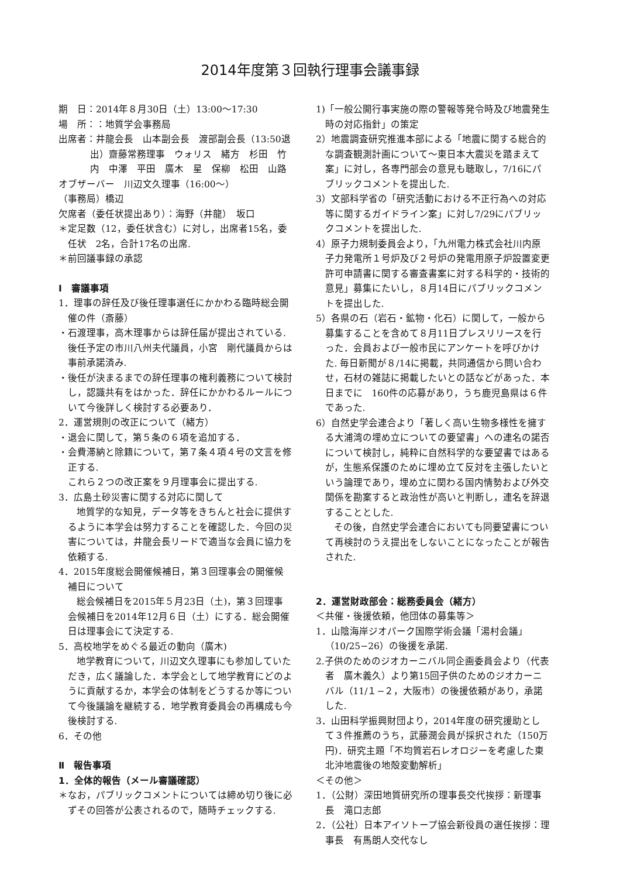2014年度第３回執行理事会議事録
期　日：2014年８月30日（土）13:00〜17:30
場　所：：地質学会事務局
出席者：井龍会長　山本副会長　渡部副会長（13:50退出）齋藤常務理事　ウォリス　緒方　杉田　竹内　中澤　平田　廣木　星　保柳　松田　山路
オブザーバー　川辺文久理事（16:00〜）
（事務局）橋辺
欠席者（委任状提出あり）：海野（井龍）　坂口
＊定足数（12，委任状含む）に対し，出席者15名，委任状　2名，合計17名の出席.
＊前回議事録の承認
Ⅰ　審議事項
1．理事の辞任及び後任理事選任にかかわる臨時総会開催の件（斎藤）
・石渡理事，高木理事からは辞任届が提出されている.後任予定の市川八州夫代議員，小宮　剛代議員からは事前承諾済み.
・後任が決まるまでの辞任理事の権利義務について検討し，認識共有をはかった．辞任にかかわるルールについて今後詳しく検討する必要あり．
2．運営規則の改正について（緒方）
・退会に関して，第５条の６項を追加する．
・会費滞納と除籍について，第７条４項４号の文言を修正する.
これら２つの改正案を９月理事会に提出する.
3．広島土砂災害に関する対応に関して
地質学的な知見，データ等をきちんと社会に提供するように本学会は努力することを確認した．今回の災害については，井龍会長リードで適当な会員に協力を依頼する.
4．2015年度総会開催候補日，第３回理事会の開催候補日について
総会候補日を2015年５月23日（土)，第３回理事会候補日を2014年12月６日（土）にする．総会開催日は理事会にて決定する.
5．高校地学をめぐる最近の動向（廣木)
地学教育について，川辺文久理事にも参加していただき，広く議論した．本学会として地学教育にどのように貢献するか，本学会の体制をどうするか等について今後議論を継続する．地学教育委員会の再構成も今後検討する.
6．その他
Ⅱ　報告事項
1．全体的報告（メール審議確認）
＊なお，パブリックコメントについては締め切り後に必ずその回答が公表されるので，随時チェックする.
1)「一般公開行事実施の際の警報等発令時及び地震発生時の対応指針」の策定
2）地震調査研究推進本部による「地震に関する総合的な調査観測計画について〜東日本大震災を踏まえて　案」に対し，各専門部会の意見も聴取し，7/16にパブリックコメントを提出した.
3）文部科学省の「研究活動における不正行為への対応等に関するガイドライン案」に対し7/29にパブリックコメントを提出した.
4）原子力規制委員会より，「九州電力株式会社川内原子力発電所１号炉及び２号炉の発電用原子炉設置変更許可申請書に関する審査書案に対する科学的・技術的意見」募集にたいし，８月14日にパブリックコメントを提出した.
5）各県の石（岩石・鉱物・化石）に関して，一般から募集することを含めて８月11日プレスリリースを行った．会員および一般市民にアンケートを呼びかけた. 毎日新聞が８/14に掲載，共同通信から問い合わせ，石材の雑誌に掲載したいとの話などがあった．本日までに　160件の応募があり，うち鹿児島県は６件であった.
6）自然史学会連合より「著しく高い生物多様性を擁する大浦湾の埋め立についての要望書」への連名の諾否について検討し，純粋に自然科学的な要望書ではあるが，生態系保護のために埋め立て反対を主張したいという論理であり，埋め立に関わる国内情勢および外交関係を勘案すると政治性が高いと判断し，連名を辞退することとした.
その後，自然史学会連合においても同要望書について再検討のうえ提出をしないことになったことが報告された.
2．運営財政部会：総務委員会（緒方）
＜共催・後援依頼，他団体の募集等＞
1．山陰海岸ジオパーク国際学術会議「湯村会議」（10/25−26）の後援を承諾.
2.子供のためのジオカーニバル同企画委員会より（代表者　廣木義久）より第15回子供のためのジオカーニバル（11/１−２，大阪市）の後援依頼があり，承諾した.
3．山田科学振興財団より，2014年度の研究援助として３件推薦のうち，武藤潤会員が採択された（150万円)．研究主題「不均質岩石レオロジーを考慮した東北沖地震後の地殻変動解析」
＜その他＞
1．（公財）深田地質研究所の理事長交代挨拶：新理事長　滝口志郎
2．（公社）日本アイソトープ協会新役員の選任挨拶：理事長　有馬朗人交代なし